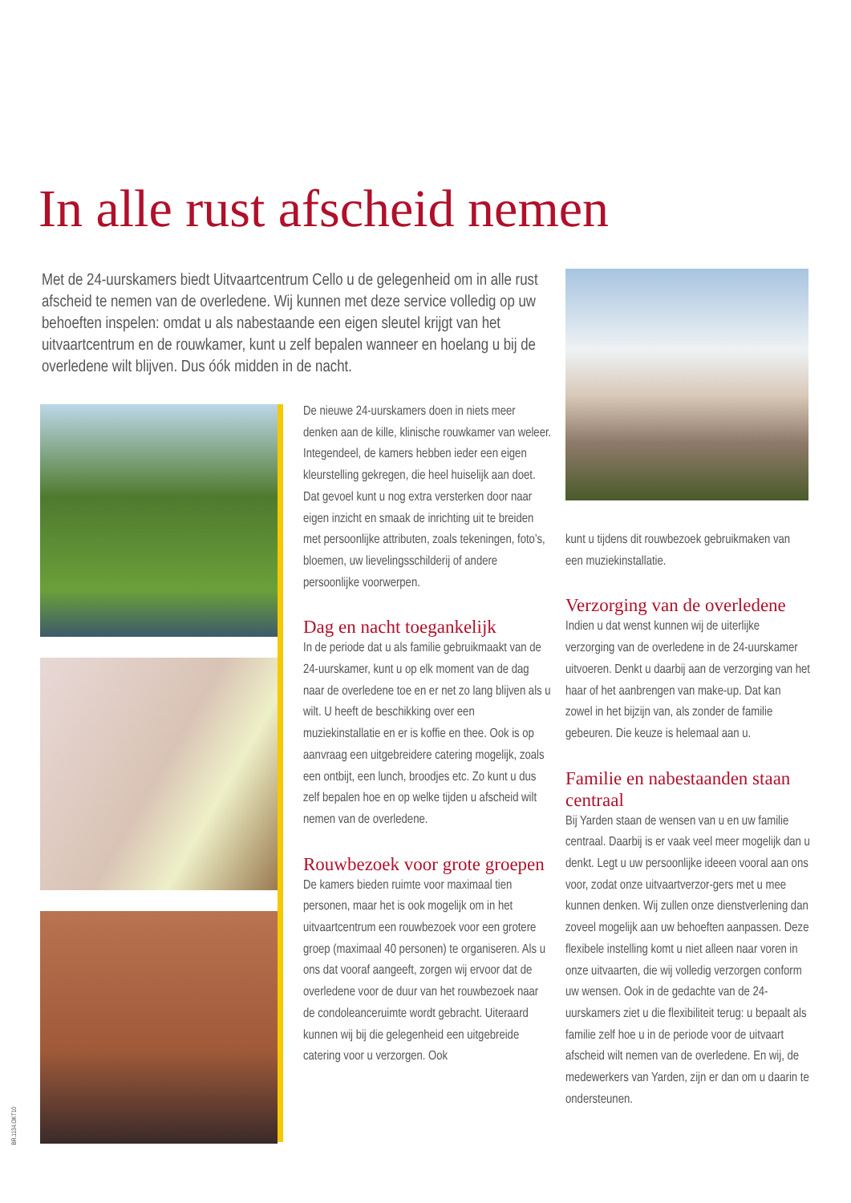In alle rust afscheid nemen
Met de 24-uurskamers biedt Uitvaartcentrum Cello u de gelegenheid om in alle rust afscheid te nemen van de overledene. Wij kunnen met deze service volledig op uw behoeften inspelen: omdat u als nabestaande een eigen sleutel krijgt van het uitvaartcentrum en de rouwkamer, kunt u zelf bepalen wanneer en hoelang u bij de overledene wilt blijven. Dus óók midden in de nacht.
De nieuwe 24-uurskamers doen in niets meer denken aan de kille, klinische rouwkamer van weleer. Integendeel, de kamers hebben ieder een eigen kleurstelling gekregen, die heel huiselijk aan doet. Dat gevoel kunt u nog extra versterken door naar eigen inzicht en smaak de inrichting uit te breiden met persoonlijke attributen, zoals tekeningen, foto’s, bloemen, uw lievelingsschilderij of andere persoonlijke voorwerpen.
Dag en nacht toegankelijk
In de periode dat u als familie gebruikmaakt van de 24-uurskamer, kunt u op elk moment van de dag naar de overledene toe en er net zo lang blijven als u wilt. U heeft de beschikking over een muziekinstallatie en er is koffie en thee. Ook is op aanvraag een uitgebreidere catering mogelijk, zoals een ontbijt, een lunch, broodjes etc. Zo kunt u dus zelf bepalen hoe en op welke tijden u afscheid wilt nemen van de overledene.
Rouwbezoek voor grote groepen
De kamers bieden ruimte voor maximaal tien personen, maar het is ook mogelijk om in het uitvaartcentrum een rouwbezoek voor een grotere groep (maximaal 40 personen) te organiseren. Als u ons dat vooraf aangeeft, zorgen wij ervoor dat de overledene voor de duur van het rouwbezoek naar de condoleanceruimte wordt gebracht. Uiteraard kunnen wij bij die gelegenheid een uitgebreide catering voor u verzorgen. Ook
kunt u tijdens dit rouwbezoek gebruikmaken van een muziekinstallatie.
Verzorging van de overledene
Indien u dat wenst kunnen wij de uiterlijke verzorging van de overledene in de 24-uurskamer uitvoeren. Denkt u daarbij aan de verzorging van het haar of het aanbrengen van make-up. Dat kan zowel in het bijzijn van, als zonder de familie gebeuren. Die keuze is helemaal aan u.
Familie en nabestaanden staan centraal
Bij Yarden staan de wensen van u en uw familie centraal. Daarbij is er vaak veel meer mogelijk dan u denkt. Legt u uw persoonlijke ideeen vooral aan ons voor, zodat onze uitvaartverzor-gers met u mee kunnen denken. Wij zullen onze dienstverlening dan zoveel mogelijk aan uw behoeften aanpassen. Deze flexibele instelling komt u niet alleen naar voren in onze uitvaarten, die wij volledig verzorgen conform uw wensen. Ook in de gedachte van de 24-uurskamers ziet u die flexibiliteit terug: u bepaalt als familie zelf hoe u in de periode voor de uitvaart afscheid wilt nemen van de overledene. En wij, de medewerkers van Yarden, zijn er dan om u daarin te ondersteunen.
BR.1134.OKT10